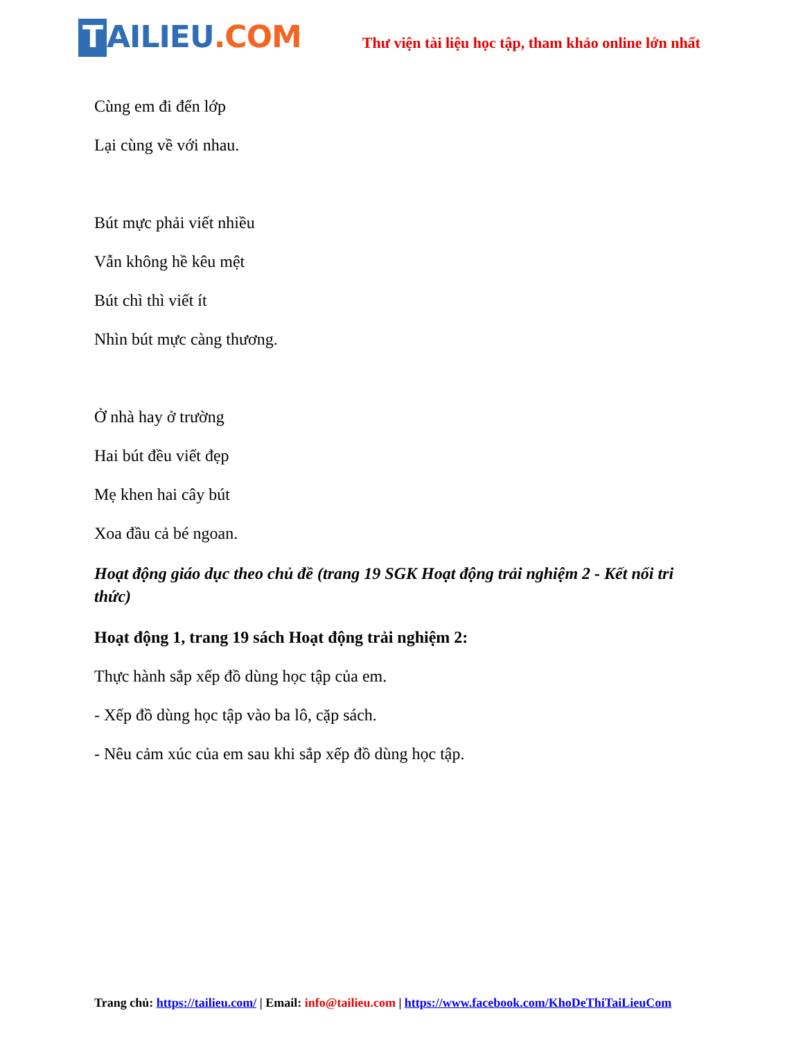T AILIEU.COM
Thư viện tài liệu học tập, tham khảo online lớn nhất
Cùng em đi đến lớp
Lại cùng về với nhau.
Bút mực phải viết nhiều
Vẫn không hề kêu mệt
Bút chì thì viết ít
Nhìn bút mực càng thương.
Ở nhà hay ở trường
Hai bút đều viết đẹp
Mẹ khen hai cây bút
Xoa đầu cả bé ngoan.
Hoạt động giáo dục theo chủ đề (trang 19 SGK Hoạt động trải nghiệm 2 - Kết nối tri thức)
Hoạt động 1, trang 19 sách Hoạt động trải nghiệm 2:
Thực hành sắp xếp đồ dùng học tập của em.
- Xếp đồ dùng học tập vào ba lô, cặp sách.
- Nêu cảm xúc của em sau khi sắp xếp đồ dùng học tập.
Trang chủ: https://tailieu.com/ | Email: info@tailieu.com | https://www.facebook.com/KhoDeThiTaiLieuCom